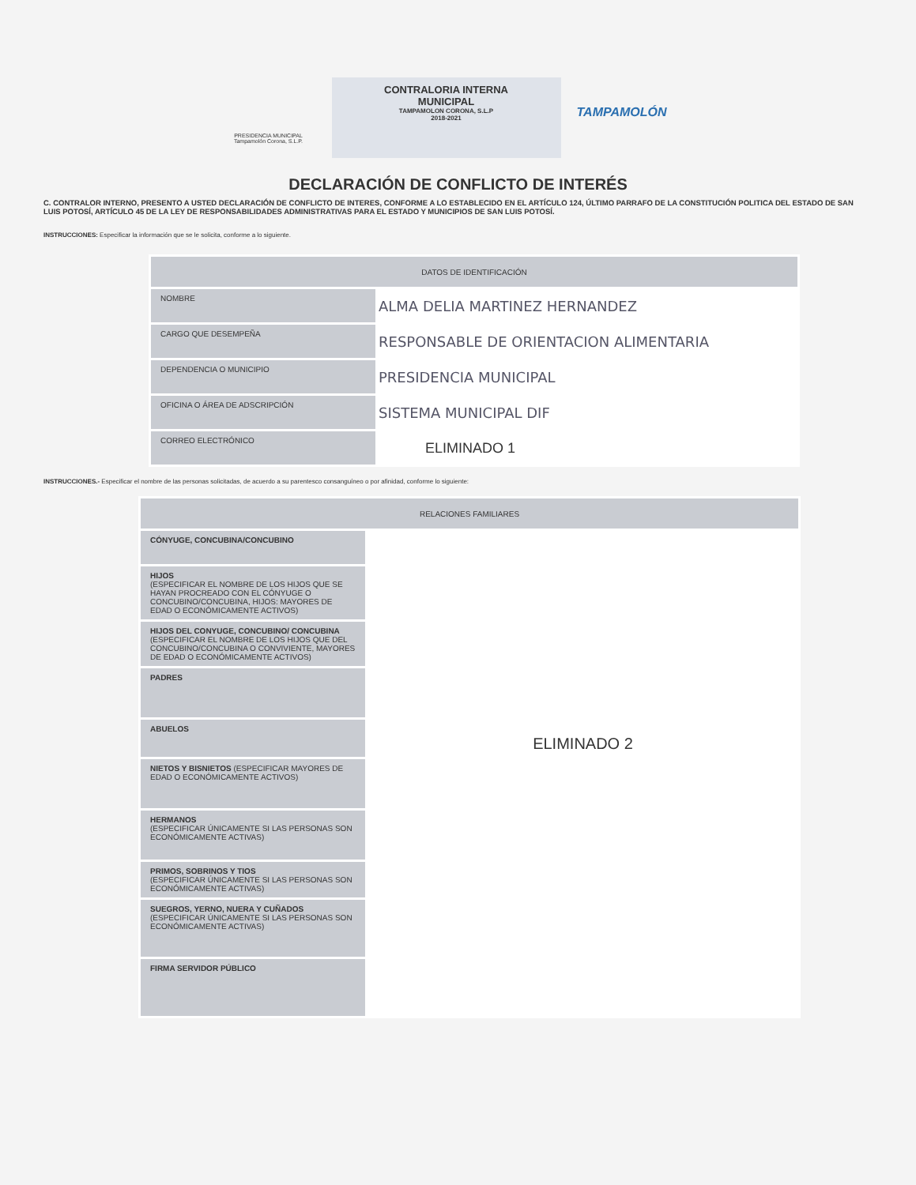PRESIDENCIA MUNICIPAL
Tampamolón Corona, S.L.P.
CONTRALORIA INTERNA
MUNICIPAL
TAMPAMOLON CORONA, S.L.P
2018-2021
TAMPAMOLÓN
DECLARACIÓN DE CONFLICTO DE INTERÉS
C. CONTRALOR INTERNO, PRESENTO A USTED DECLARACIÓN DE CONFLICTO DE INTERES, CONFORME A LO ESTABLECIDO EN EL ARTÍCULO 124, ÚLTIMO PARRAFO DE LA CONSTITUCIÓN POLITICA DEL ESTADO DE SAN LUIS POTOSÍ, ARTÍCULO 45 DE LA LEY DE RESPONSABILIDADES ADMINISTRATIVAS PARA EL ESTADO Y MUNICIPIOS DE SAN LUIS POTOSÍ.
INSTRUCCIONES: Especificar la información que se le solicita, conforme a lo siguiente.
| DATOS DE IDENTIFICACIÓN | |
| --- | --- |
| NOMBRE | ALMA DELIA MARTINEZ HERNANDEZ |
| CARGO QUE DESEMPEÑA | RESPONSABLE DE ORIENTACION ALIMENTARIA |
| DEPENDENCIA O MUNICIPIO | PRESIDENCIA MUNICIPAL |
| OFICINA O ÁREA DE ADSCRIPCIÓN | SISTEMA MUNICIPAL DIF |
| CORREO ELECTRÓNICO | ELIMINADO 1 |
INSTRUCCIONES.- Especificar el nombre de las personas solicitadas, de acuerdo a su parentesco consanguíneo o por afinidad, conforme lo siguiente:
| RELACIONES FAMILIARES | |
| --- | --- |
| CÓNYUGE, CONCUBINA/CONCUBINO | ELIMINADO 2 |
| HIJOS (ESPECIFICAR EL NOMBRE DE LOS HIJOS QUE SE HAYAN PROCREADO CON EL CÓNYUGE O CONCUBINO/CONCUBINA, HIJOS: MAYORES DE EDAD O ECONÓMICAMENTE ACTIVOS) | |
| HIJOS DEL CONYUGE, CONCUBINO/ CONCUBINA (ESPECIFICAR EL NOMBRE DE LOS HIJOS QUE DEL CONCUBINO/CONCUBINA O CONVIVIENTE, MAYORES DE EDAD O ECONÓMICAMENTE ACTIVOS) | |
| PADRES | |
| ABUELOS | |
| NIETOS Y BISNIETOS (ESPECIFICAR MAYORES DE EDAD O ECONÓMICAMENTE ACTIVOS) | |
| HERMANOS (ESPECIFICAR ÚNICAMENTE SI LAS PERSONAS SON ECONÓMICAMENTE ACTIVAS) | |
| PRIMOS, SOBRINOS Y TIOS (ESPECIFICAR ÚNICAMENTE SI LAS PERSONAS SON ECONÓMICAMENTE ACTIVAS) | |
| SUEGROS, YERNO, NUERA Y CUÑADOS (ESPECIFICAR ÚNICAMENTE SI LAS PERSONAS SON ECONÓMICAMENTE ACTIVAS) | |
| FIRMA SERVIDOR PÚBLICO | |